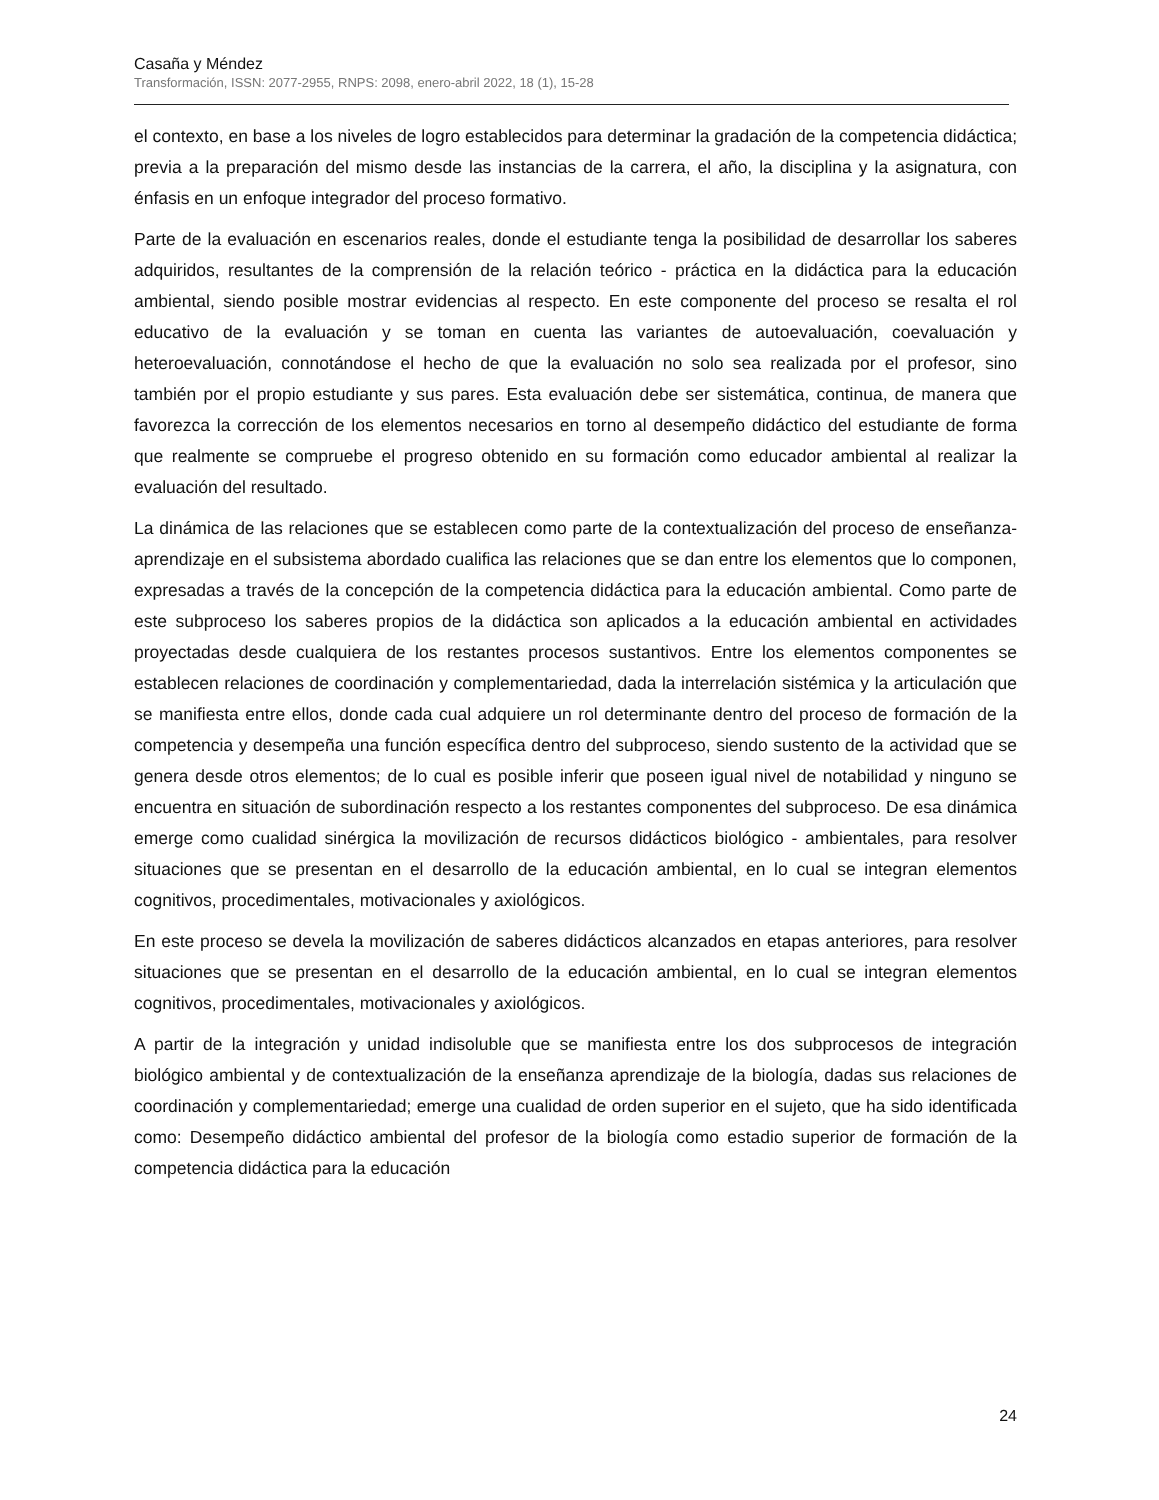Casaña y Méndez
Transformación, ISSN: 2077-2955, RNPS: 2098, enero-abril 2022, 18 (1), 15-28
el contexto, en base a los niveles de logro establecidos para determinar la gradación de la competencia didáctica; previa a la preparación del mismo desde las instancias de la carrera, el año, la disciplina y la asignatura, con énfasis en un enfoque integrador del proceso formativo.
Parte de la evaluación en escenarios reales, donde el estudiante tenga la posibilidad de desarrollar los saberes adquiridos, resultantes de la comprensión de la relación teórico - práctica en la didáctica para la educación ambiental, siendo posible mostrar evidencias al respecto. En este componente del proceso se resalta el rol educativo de la evaluación y se toman en cuenta las variantes de autoevaluación, coevaluación y heteroevaluación, connotándose el hecho de que la evaluación no solo sea realizada por el profesor, sino también por el propio estudiante y sus pares. Esta evaluación debe ser sistemática, continua, de manera que favorezca la corrección de los elementos necesarios en torno al desempeño didáctico del estudiante de forma que realmente se compruebe el progreso obtenido en su formación como educador ambiental al realizar la evaluación del resultado.
La dinámica de las relaciones que se establecen como parte de la contextualización del proceso de enseñanza-aprendizaje en el subsistema abordado cualifica las relaciones que se dan entre los elementos que lo componen, expresadas a través de la concepción de la competencia didáctica para la educación ambiental. Como parte de este subproceso los saberes propios de la didáctica son aplicados a la educación ambiental en actividades proyectadas desde cualquiera de los restantes procesos sustantivos. Entre los elementos componentes se establecen relaciones de coordinación y complementariedad, dada la interrelación sistémica y la articulación que se manifiesta entre ellos, donde cada cual adquiere un rol determinante dentro del proceso de formación de la competencia y desempeña una función específica dentro del subproceso, siendo sustento de la actividad que se genera desde otros elementos; de lo cual es posible inferir que poseen igual nivel de notabilidad y ninguno se encuentra en situación de subordinación respecto a los restantes componentes del subproceso. De esa dinámica emerge como cualidad sinérgica la movilización de recursos didácticos biológico - ambientales, para resolver situaciones que se presentan en el desarrollo de la educación ambiental, en lo cual se integran elementos cognitivos, procedimentales, motivacionales y axiológicos.
En este proceso se devela la movilización de saberes didácticos alcanzados en etapas anteriores, para resolver situaciones que se presentan en el desarrollo de la educación ambiental, en lo cual se integran elementos cognitivos, procedimentales, motivacionales y axiológicos.
A partir de la integración y unidad indisoluble que se manifiesta entre los dos subprocesos de integración biológico ambiental y de contextualización de la enseñanza aprendizaje de la biología, dadas sus relaciones de coordinación y complementariedad; emerge una cualidad de orden superior en el sujeto, que ha sido identificada como: Desempeño didáctico ambiental del profesor de la biología como estadio superior de formación de la competencia didáctica para la educación
24